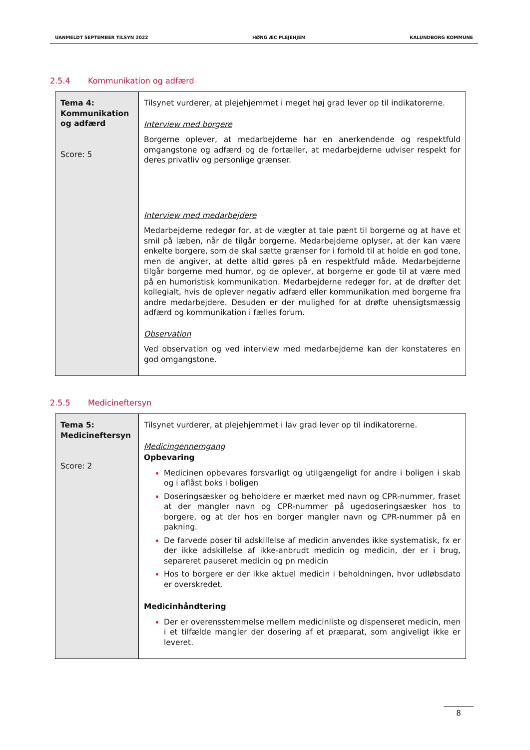UANMELDT SEPTEMBER TILSYN 2022 HØNG ÆC PLEJEHJEM KALUNDBORG KOMMUNE
2.5.4 Kommunikation og adfærd
| Tema 4: Kommunikation og adfærd Score: 5 | Tilsynet vurderer, at plejehjemmet i meget høj grad lever op til indikatorerne. Interview med borgere Borgerne oplever, at medarbejderne har en anerkendende og respektfuld omgangstone og adfærd og de fortæller, at medarbejderne udviser respekt for deres privatliv og personlige grænser. Interview med medarbejdere Medarbejderne redegør for, at de vægter at tale pænt til borgerne og at have et smil på læben, når de tilgår borgerne. Medarbejderne oplyser, at der kan være enkelte borgere, som de skal sætte grænser for i forhold til at holde en god tone, men de angiver, at dette altid gøres på en respektfuld måde. Medarbejderne tilgår borgerne med humor, og de oplever, at borgerne er gode til at være med på en humoristisk kommunikation. Medarbejderne redegør for, at de drøfter det kollegialt, hvis de oplever negativ adfærd eller kommunikation med borgerne fra andre medarbejdere. Desuden er der mulighed for at drøfte uhensigtsmæssig adfærd og kommunikation i fælles forum. Observation Ved observation og ved interview med medarbejderne kan der konstateres en god omgangstone. |
2.5.5 Medicineftersyn
| Tema 5: Medicineftersyn Score: 2 | Tilsynet vurderer, at plejehjemmet i lav grad lever op til indikatorerne. Medicingennemgang Opbevaring Medicinen opbevares forsvarligt og utilgængeligt for andre i boligen i skab og i aflåst boks i boligen Doseringsæsker og beholdere er mærket med navn og CPR-nummer, fraset at der mangler navn og CPR-nummer på ugedoseringsæsker hos to borgere, og at der hos en borger mangler navn og CPR-nummer på en pakning. De farvede poser til adskillelse af medicin anvendes ikke systematisk, fx er der ikke adskillelse af ikke-anbrudt medicin og medicin, der er i brug, separeret pauseret medicin og pn medicin Hos to borgere er der ikke aktuel medicin i beholdningen, hvor udløbsdato er overskredet. Medicinhåndtering Der er overensstemmelse mellem medicinliste og dispenseret medicin, men i et tilfælde mangler der dosering af et præparat, som angiveligt ikke er leveret. |
8